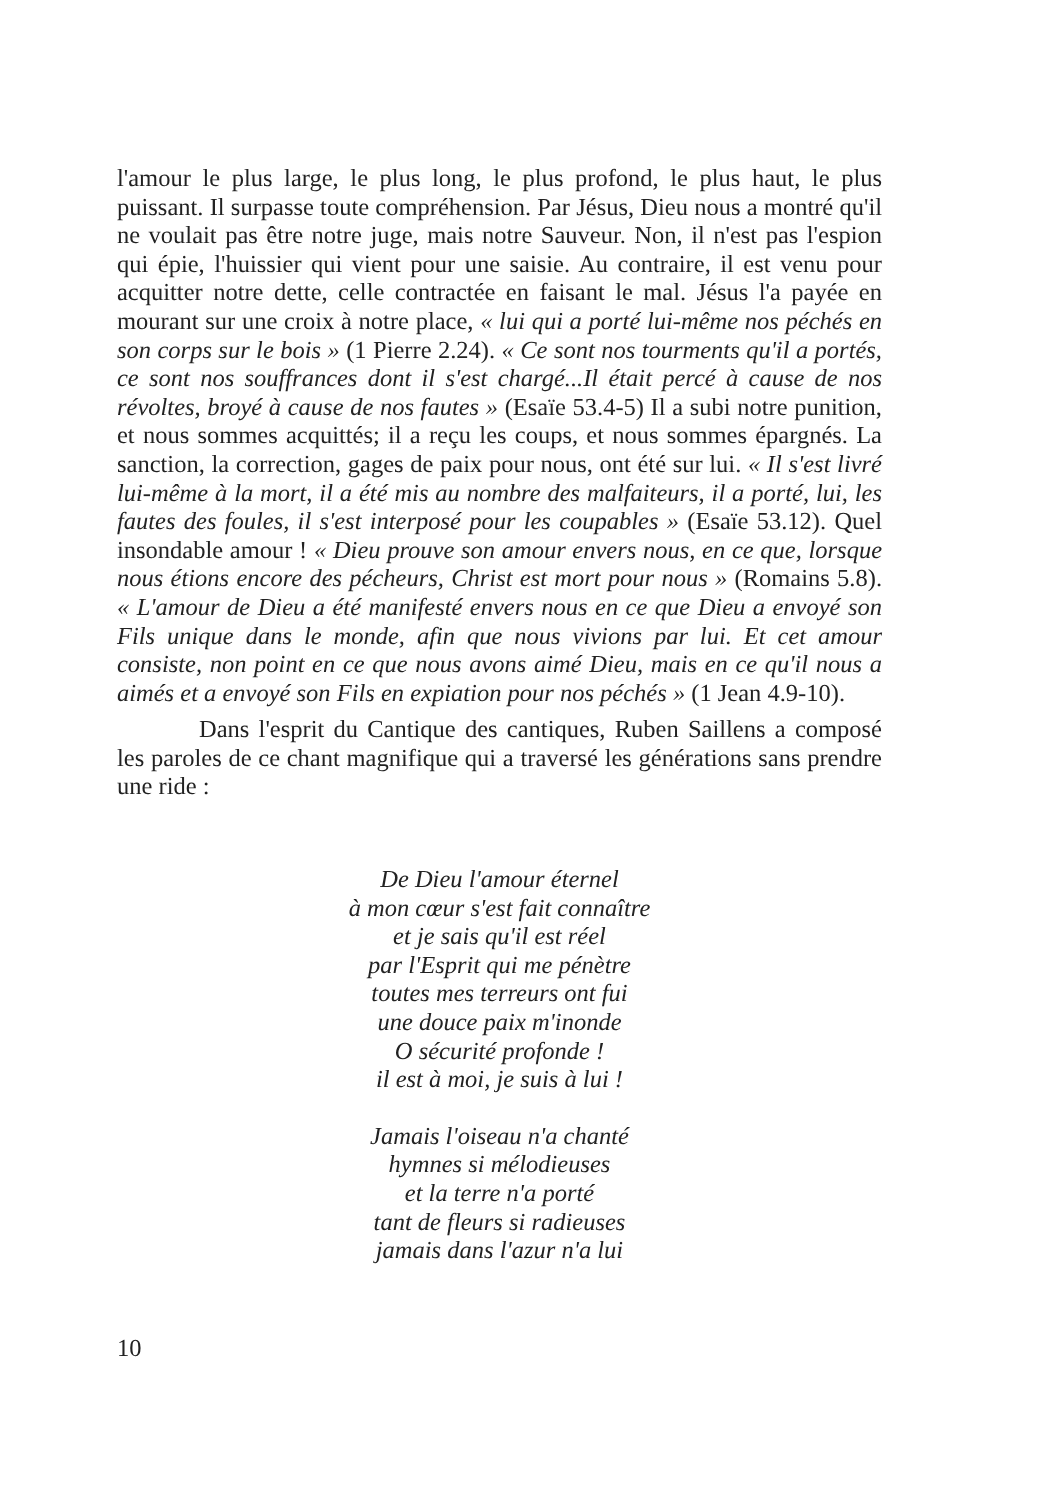l'amour le plus large, le plus long, le plus profond, le plus haut, le plus puissant. Il surpasse toute compréhension. Par Jésus, Dieu nous a montré qu'il ne voulait pas être notre juge, mais notre Sauveur. Non, il n'est pas l'espion qui épie, l'huissier qui vient pour une saisie. Au contraire, il est venu pour acquitter notre dette, celle contractée en faisant le mal. Jésus l'a payée en mourant sur une croix à notre place, « lui qui a porté lui-même nos péchés en son corps sur le bois » (1 Pierre 2.24). « Ce sont nos tourments qu'il a portés, ce sont nos souffrances dont il s'est chargé...Il était percé à cause de nos révoltes, broyé à cause de nos fautes » (Esaïe 53.4-5) Il a subi notre punition, et nous sommes acquittés; il a reçu les coups, et nous sommes épargnés. La sanction, la correction, gages de paix pour nous, ont été sur lui. « Il s'est livré lui-même à la mort, il a été mis au nombre des malfaiteurs, il a porté, lui, les fautes des foules, il s'est interposé pour les coupables » (Esaïe 53.12). Quel insondable amour ! « Dieu prouve son amour envers nous, en ce que, lorsque nous étions encore des pécheurs, Christ est mort pour nous » (Romains 5.8). « L'amour de Dieu a été manifesté envers nous en ce que Dieu a envoyé son Fils unique dans le monde, afin que nous vivions par lui. Et cet amour consiste, non point en ce que nous avons aimé Dieu, mais en ce qu'il nous a aimés et a envoyé son Fils en expiation pour nos péchés » (1 Jean 4.9-10).
Dans l'esprit du Cantique des cantiques, Ruben Saillens a composé les paroles de ce chant magnifique qui a traversé les générations sans prendre une ride :
De Dieu l'amour éternel
à mon cœur s'est fait connaître
et je sais qu'il est réel
par l'Esprit qui me pénètre
toutes mes terreurs ont fui
une douce paix m'inonde
O sécurité profonde !
il est à moi, je suis à lui !
Jamais l'oiseau n'a chanté
hymnes si mélodieuses
et la terre n'a porté
tant de fleurs si radieuses
jamais dans l'azur n'a lui
10